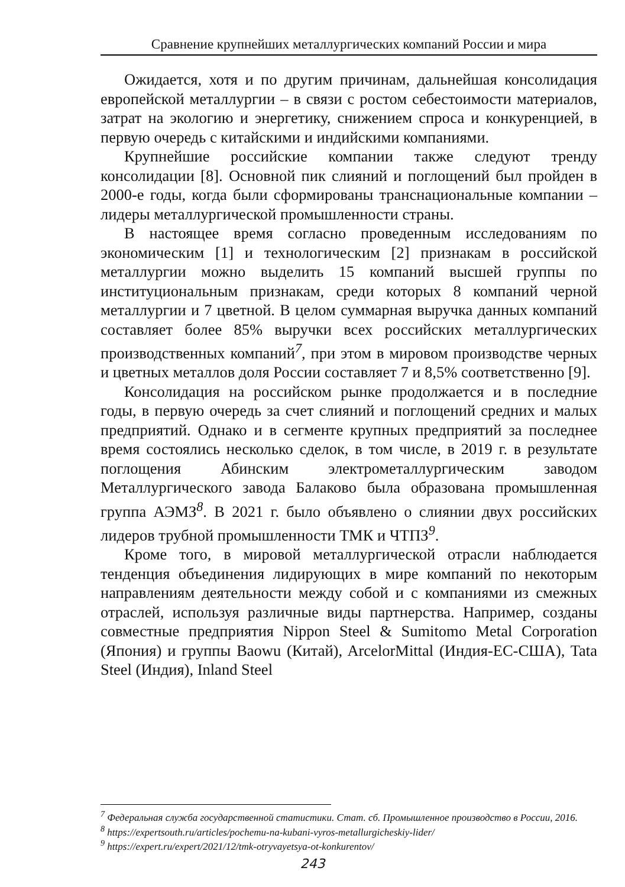Сравнение крупнейших металлургических компаний России и мира
Ожидается, хотя и по другим причинам, дальнейшая консолидация европейской металлургии – в связи с ростом себестоимости материалов, затрат на экологию и энергетику, снижением спроса и конкуренцией, в первую очередь с китайскими и индийскими компаниями.
Крупнейшие российские компании также следуют тренду консолидации [8]. Основной пик слияний и поглощений был пройден в 2000-е годы, когда были сформированы транснациональные компании – лидеры металлургической промышленности страны.
В настоящее время согласно проведенным исследованиям по экономическим [1] и технологическим [2] признакам в российской металлургии можно выделить 15 компаний высшей группы по институциональным признакам, среди которых 8 компаний черной металлургии и 7 цветной. В целом суммарная выручка данных компаний составляет более 85% выручки всех российских металлургических производственных компаний<sup>7</sup>, при этом в мировом производстве черных и цветных металлов доля России составляет 7 и 8,5% соответственно [9].
Консолидация на российском рынке продолжается и в последние годы, в первую очередь за счет слияний и поглощений средних и малых предприятий. Однако и в сегменте крупных предприятий за последнее время состоялись несколько сделок, в том числе, в 2019 г. в результате поглощения Абинским электрометаллургическим заводом Металлургического завода Балаково была образована промышленная группа АЭМЗ<sup>8</sup>. В 2021 г. было объявлено о слиянии двух российских лидеров трубной промышленности ТМК и ЧТПЗ<sup>9</sup>.
Кроме того, в мировой металлургической отрасли наблюдается тенденция объединения лидирующих в мире компаний по некоторым направлениям деятельности между собой и с компаниями из смежных отраслей, используя различные виды партнерства. Например, созданы совместные предприятия Nippon Steel & Sumitomo Metal Corporation (Япония) и группы Baowu (Китай), ArcelorMittal (Индия-ЕС-США), Tata Steel (Индия), Inland Steel
<sup>7</sup> Федеральная служба государственной статистики. Стат. сб. Промышленное производство в России, 2016.
<sup>8</sup> https://expertsouth.ru/articles/pochemu-na-kubani-vyros-metallurgicheskiy-lider/
<sup>9</sup> https://expert.ru/expert/2021/12/tmk-otryvayetsya-ot-konkurentov/
243